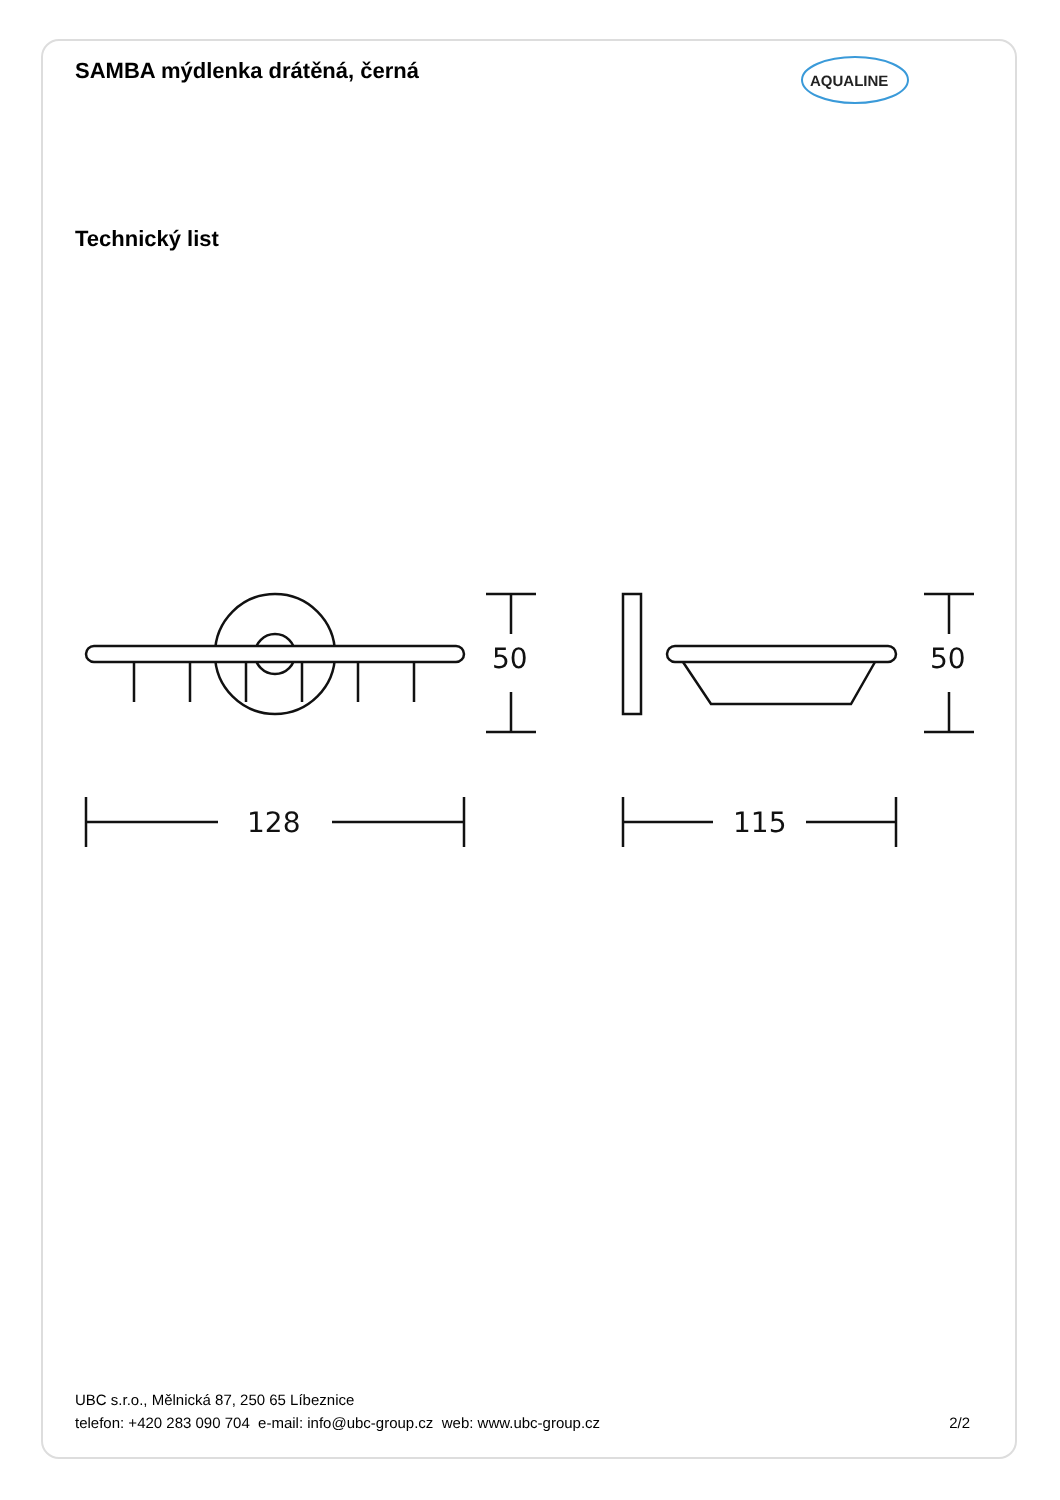SAMBA mýdlenka drátěná, černá
AQUALINE
Technický list
50
50
128
115
UBC s.r.o., Mělnická 87, 250 65 Líbeznice
telefon: +420 283 090 704 e-mail: info@ubc-group.cz web: www.ubc-group.cz
2/2